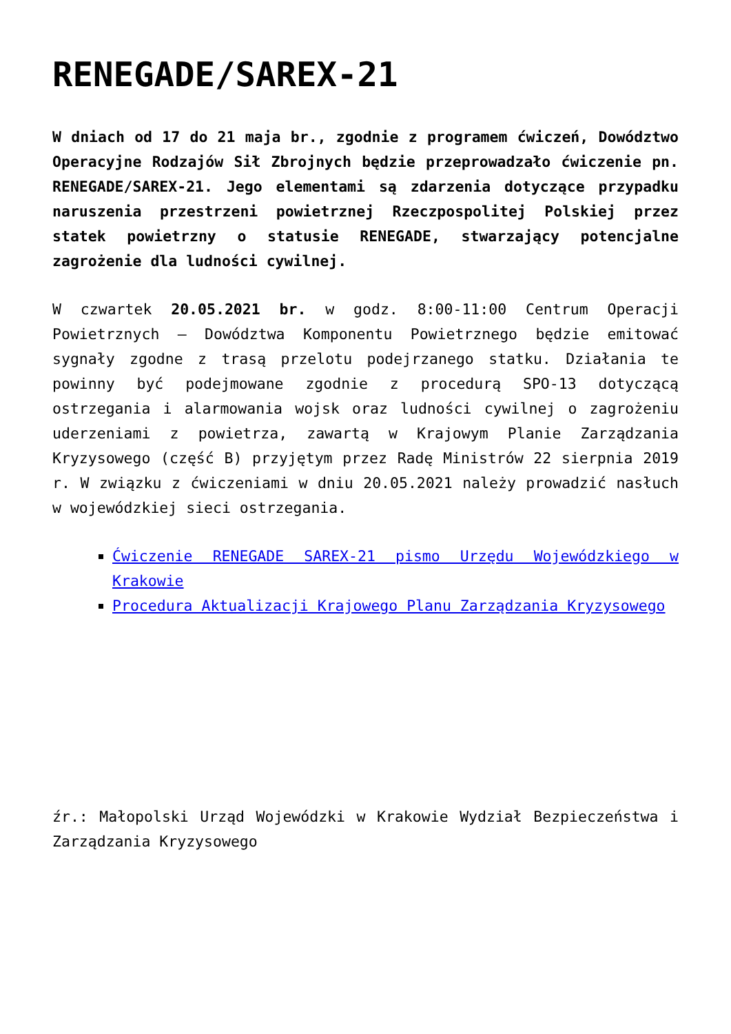RENEGADE/SAREX-21
W dniach od 17 do 21 maja br., zgodnie z programem ćwiczeń, Dowództwo Operacyjne Rodzajów Sił Zbrojnych będzie przeprowadzało ćwiczenie pn. RENEGADE/SAREX-21. Jego elementami są zdarzenia dotyczące przypadku naruszenia przestrzeni powietrznej Rzeczpospolitej Polskiej przez statek powietrzny o statusie RENEGADE, stwarzający potencjalne zagrożenie dla ludności cywilnej.
W czwartek 20.05.2021 br. w godz. 8:00-11:00 Centrum Operacji Powietrznych – Dowództwa Komponentu Powietrznego będzie emitować sygnały zgodne z trasą przelotu podejrzanego statku. Działania te powinny być podejmowane zgodnie z procedurą SPO-13 dotyczącą ostrzegania i alarmowania wojsk oraz ludności cywilnej o zagrożeniu uderzeniami z powietrza, zawartą w Krajowym Planie Zarządzania Kryzysowego (część B) przyjętym przez Radę Ministrów 22 sierpnia 2019 r. W związku z ćwiczeniami w dniu 20.05.2021 należy prowadzić nasłuch w wojewódzkiej sieci ostrzegania.
Ćwiczenie RENEGADE SAREX-21 pismo Urzędu Wojewódzkiego w Krakowie
Procedura Aktualizacji Krajowego Planu Zarządzania Kryzysowego
źr.: Małopolski Urząd Wojewódzki w Krakowie Wydział Bezpieczeństwa i Zarządzania Kryzysowego